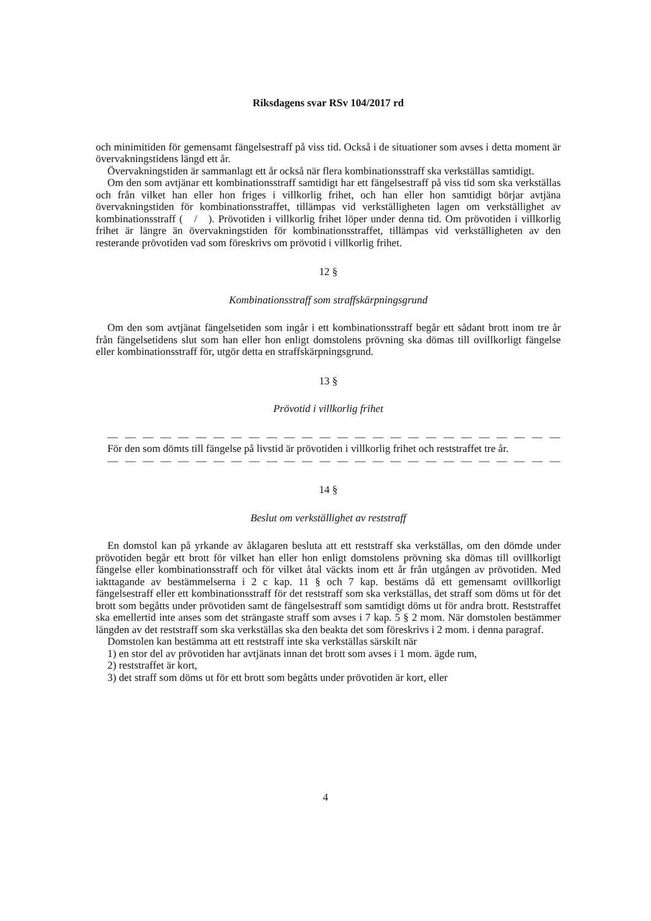Riksdagens svar RSv 104/2017 rd
och minimitiden för gemensamt fängelsestraff på viss tid. Också i de situationer som avses i detta moment är övervakningstidens längd ett år.
Övervakningstiden är sammanlagt ett år också när flera kombinationsstraff ska verkställas samtidigt.
Om den som avtjänar ett kombinationsstraff samtidigt har ett fängelsestraff på viss tid som ska verkställas och från vilket han eller hon friges i villkorlig frihet, och han eller hon samtidigt börjar avtjäna övervakningstiden för kombinationsstraffet, tillämpas vid verkställigheten lagen om verkställighet av kombinationsstraff ( / ). Prövotiden i villkorlig frihet löper under denna tid. Om prövotiden i villkorlig frihet är längre än övervakningstiden för kombinationsstraffet, tillämpas vid verkställigheten av den resterande prövotiden vad som föreskrivs om prövotid i villkorlig frihet.
12 §
Kombinationsstraff som straffskärpningsgrund
Om den som avtjänat fängelsetiden som ingår i ett kombinationsstraff begår ett sådant brott inom tre år från fängelsetidens slut som han eller hon enligt domstolens prövning ska dömas till ovillkorligt fängelse eller kombinationsstraff för, utgör detta en straffskärpningsgrund.
13 §
Prövotid i villkorlig frihet
— — — — — — — — — — — — — — — — — — — — — — — — — —
För den som dömts till fängelse på livstid är prövotiden i villkorlig frihet och reststraffet tre år.
— — — — — — — — — — — — — — — — — — — — — — — — — —
14 §
Beslut om verkställighet av reststraff
En domstol kan på yrkande av åklagaren besluta att ett reststraff ska verkställas, om den dömde under prövotiden begår ett brott för vilket han eller hon enligt domstolens prövning ska dömas till ovillkorligt fängelse eller kombinationsstraff och för vilket åtal väckts inom ett år från utgången av prövotiden. Med iakttagande av bestämmelserna i 2 c kap. 11 § och 7 kap. bestäms då ett gemensamt ovillkorligt fängelsestraff eller ett kombinationsstraff för det reststraff som ska verkställas, det straff som döms ut för det brott som begåtts under prövotiden samt de fängelsestraff som samtidigt döms ut för andra brott. Reststraffet ska emellertid inte anses som det strängaste straff som avses i 7 kap. 5 § 2 mom. När domstolen bestämmer längden av det reststraff som ska verkställas ska den beakta det som föreskrivs i 2 mom. i denna paragraf.
Domstolen kan bestämma att ett reststraff inte ska verkställas särskilt när
1) en stor del av prövotiden har avtjänats innan det brott som avses i 1 mom. ägde rum,
2) reststraffet är kort,
3) det straff som döms ut för ett brott som begåtts under prövotiden är kort, eller
4